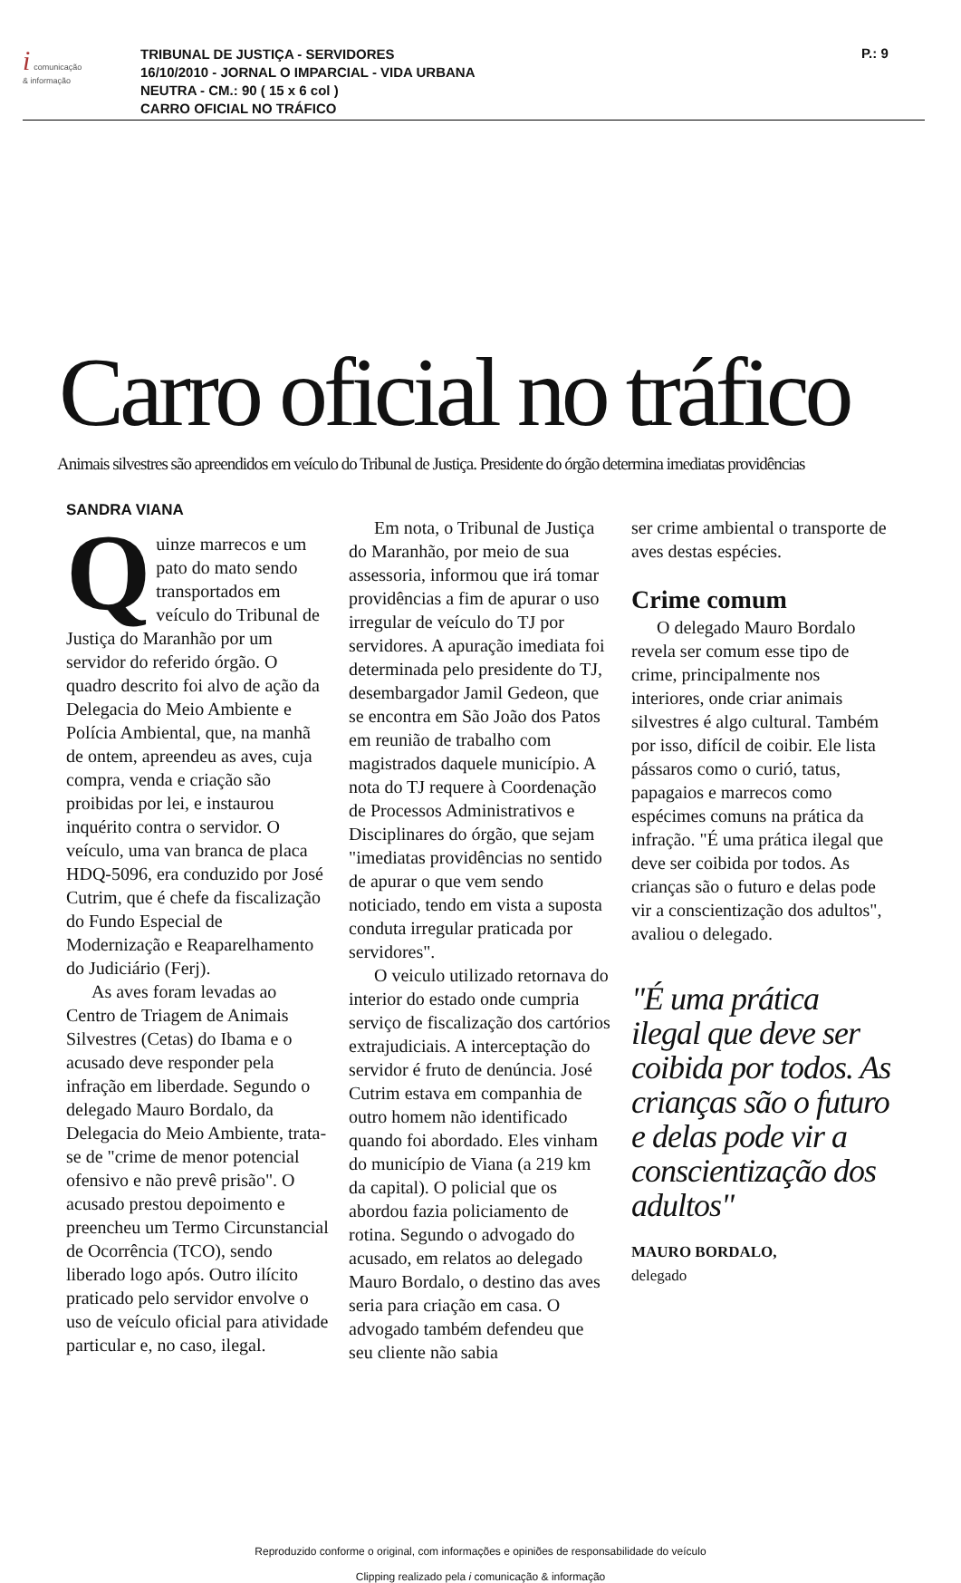i comunicação
& informação
TRIBUNAL DE JUSTIÇA - SERVIDORES
16/10/2010 - JORNAL O IMPARCIAL - VIDA URBANA
NEUTRA - CM.: 90 ( 15 x 6 col )
CARRO OFICIAL NO TRÁFICO
P.: 9
Carro oficial no tráfico
Animais silvestres são apreendidos em veículo do Tribunal de Justiça. Presidente do órgão determina imediatas providências
SANDRA VIANA
Quinze marrecos e um pato do mato sendo transportados em veículo do Tribunal de Justiça do Maranhão por um servidor do referido órgão. O quadro descrito foi alvo de ação da Delegacia do Meio Ambiente e Polícia Ambiental, que, na manhã de ontem, apreendeu as aves, cuja compra, venda e criação são proibidas por lei, e instaurou inquérito contra o servidor. O veículo, uma van branca de placa HDQ-5096, era conduzido por José Cutrim, que é chefe da fiscalização do Fundo Especial de Modernização e Reaparelhamento do Judiciário (Ferj).
As aves foram levadas ao Centro de Triagem de Animais Silvestres (Cetas) do Ibama e o acusado deve responder pela infração em liberdade. Segundo o delegado Mauro Bordalo, da Delegacia do Meio Ambiente, trata-se de "crime de menor potencial ofensivo e não prevê prisão". O acusado prestou depoimento e preencheu um Termo Circunstancial de Ocorrência (TCO), sendo liberado logo após. Outro ilícito praticado pelo servidor envolve o uso de veículo oficial para atividade particular e, no caso, ilegal.
Em nota, o Tribunal de Justiça do Maranhão, por meio de sua assessoria, informou que irá tomar providências a fim de apurar o uso irregular de veículo do TJ por servidores. A apuração imediata foi determinada pelo presidente do TJ, desembargador Jamil Gedeon, que se encontra em São João dos Patos em reunião de trabalho com magistrados daquele município. A nota do TJ requere à Coordenação de Processos Administrativos e Disciplinares do órgão, que sejam "imediatas providências no sentido de apurar o que vem sendo noticiado, tendo em vista a suposta conduta irregular praticada por servidores".
O veiculo utilizado retornava do interior do estado onde cumpria serviço de fiscalização dos cartórios extrajudiciais. A interceptação do servidor é fruto de denúncia. José Cutrim estava em companhia de outro homem não identificado quando foi abordado. Eles vinham do município de Viana (a 219 km da capital). O policial que os abordou fazia policiamento de rotina. Segundo o advogado do acusado, em relatos ao delegado Mauro Bordalo, o destino das aves seria para criação em casa. O advogado também defendeu que seu cliente não sabia
ser crime ambiental o transporte de aves destas espécies.
Crime comum
O delegado Mauro Bordalo revela ser comum esse tipo de crime, principalmente nos interiores, onde criar animais silvestres é algo cultural. Também por isso, difícil de coibir. Ele lista pássaros como o curió, tatus, papagaios e marrecos como espécimes comuns na prática da infração. "É uma prática ilegal que deve ser coibida por todos. As crianças são o futuro e delas pode vir a conscientização dos adultos", avaliou o delegado.
"É uma prática ilegal que deve ser coibida por todos. As crianças são o futuro e delas pode vir a conscientização dos adultos"
MAURO BORDALO,
delegado
Reproduzido conforme o original, com informações e opiniões de responsabilidade do veículo
Clipping realizado pela i comunicação & informação